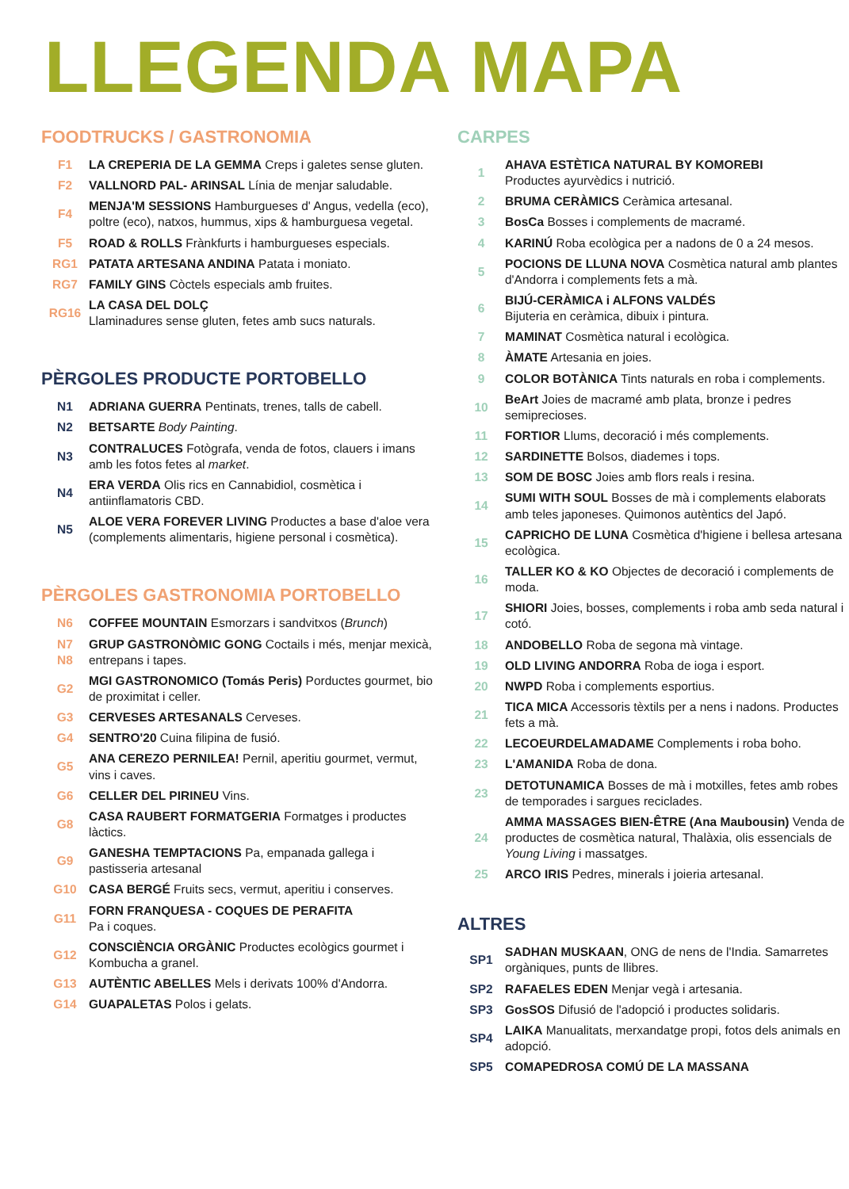LLEGENDA MAPA
FOODTRUCKS / GASTRONOMIA
F1 LA CREPERIA DE LA GEMMA Creps i galetes sense gluten.
F2 VALLNORD PAL- ARINSAL Línia de menjar saludable.
F4 MENJA'M SESSIONS Hamburgueses d' Angus, vedella (eco), poltre (eco), natxos, hummus, xips & hamburguesa vegetal.
F5 ROAD & ROLLS Frànkfurts i hamburgueses especials.
RG1 PATATA ARTESANA ANDINA Patata i moniato.
RG7 FAMILY GINS Còctels especials amb fruites.
RG16 LA CASA DEL DOLÇ
Llaminadures sense gluten, fetes amb sucs naturals.
PÈRGOLES PRODUCTE PORTOBELLO
N1 ADRIANA GUERRA Pentinats, trenes, talls de cabell.
N2 BETSARTE Body Painting.
N3 CONTRALUCES Fotògrafa, venda de fotos, clauers i imans amb les fotos fetes al market.
N4 ERA VERDA Olis rics en Cannabidiol, cosmètica i antiinflamatoris CBD.
N5 ALOE VERA FOREVER LIVING Productes a base d'aloe vera (complements alimentaris, higiene personal i cosmètica).
PÈRGOLES GASTRONOMIA PORTOBELLO
N6 COFFEE MOUNTAIN Esmorzars i sandvitxos (Brunch)
N7
N8 GRUP GASTRONÒMIC GONG Coctails i més, menjar mexicà, entrepans i tapes.
G2 MGI GASTRONOMICO (Tomás Peris) Porductes gourmet, bio de proximitat i celler.
G3 CERVESES ARTESANALS Cerveses.
G4 SENTRO'20 Cuina filipina de fusió.
G5 ANA CEREZO PERNILEA! Pernil, aperitiu gourmet, vermut, vins i caves.
G6 CELLER DEL PIRINEU Vins.
G8 CASA RAUBERT FORMATGERIA Formatges i productes làctics.
G9 GANESHA TEMPTACIONS Pa, empanada gallega i pastisseria artesanal
G10 CASA BERGÉ Fruits secs, vermut, aperitiu i conserves.
G11 FORN FRANQUESA - COQUES DE PERAFITA
Pa i coques.
G12 CONSCIÈNCIA ORGÀNIC Productes ecològics gourmet i Kombucha a granel.
G13 AUTÈNTIC ABELLES Mels i derivats 100% d'Andorra.
G14 GUAPALETAS Polos i gelats.
CARPES
1 AHAVA ESTÈTICA NATURAL BY KOMOREBI
Productes ayurvèdics i nutrició.
2 BRUMA CERÀMICS Ceràmica artesanal.
3 BosCa Bosses i complements de macramé.
4 KARINÚ Roba ecològica per a nadons de 0 a 24 mesos.
5 POCIONS DE LLUNA NOVA Cosmètica natural amb plantes d'Andorra i complements fets a mà.
6 BIJÚ-CERÀMICA i ALFONS VALDÉS
Bijuteria en ceràmica, dibuix i pintura.
7 MAMINAT Cosmètica natural i ecològica.
8 ÀMATE Artesania en joies.
9 COLOR BOTÀNICA Tints naturals en roba i complements.
10 BeArt Joies de macramé amb plata, bronze i pedres semiprecioses.
11 FORTIOR Llums, decoració i més complements.
12 SARDINETTE Bolsos, diademes i tops.
13 SOM DE BOSC Joies amb flors reals i resina.
14 SUMI WITH SOUL Bosses de mà i complements elaborats amb teles japoneses. Quimonos autèntics del Japó.
15 CAPRICHO DE LUNA Cosmètica d'higiene i bellesa artesana ecològica.
16 TALLER KO & KO Objectes de decoració i complements de moda.
17 SHIORI Joies, bosses, complements i roba amb seda natural i cotó.
18 ANDOBELLO Roba de segona mà vintage.
19 OLD LIVING ANDORRA Roba de ioga i esport.
20 NWPD Roba i complements esportius.
21 TICA MICA Accessoris tèxtils per a nens i nadons. Productes fets a mà.
22 LECOEURDELAMADAME Complements i roba boho.
23 L'AMANIDA Roba de dona.
23 DETOTUNAMICA Bosses de mà i motxilles, fetes amb robes de temporades i sargues reciclades.
24 AMMA MASSAGES BIEN-ÊTRE (Ana Maubousin) Venda de productes de cosmètica natural, Thalàxia, olis essencials de Young Living i massatges.
25 ARCO IRIS Pedres, minerals i joieria artesanal.
ALTRES
SP1 SADHAN MUSKAAN, ONG de nens de l'India. Samarretes orgàniques, punts de llibres.
SP2 RAFAELES EDEN Menjar vegà i artesania.
SP3 GosSOS Difusió de l'adopció i productes solidaris.
SP4 LAIKA Manualitats, merxandatge propi, fotos dels animals en adopció.
SP5 COMAPEDROSA COMÚ DE LA MASSANA